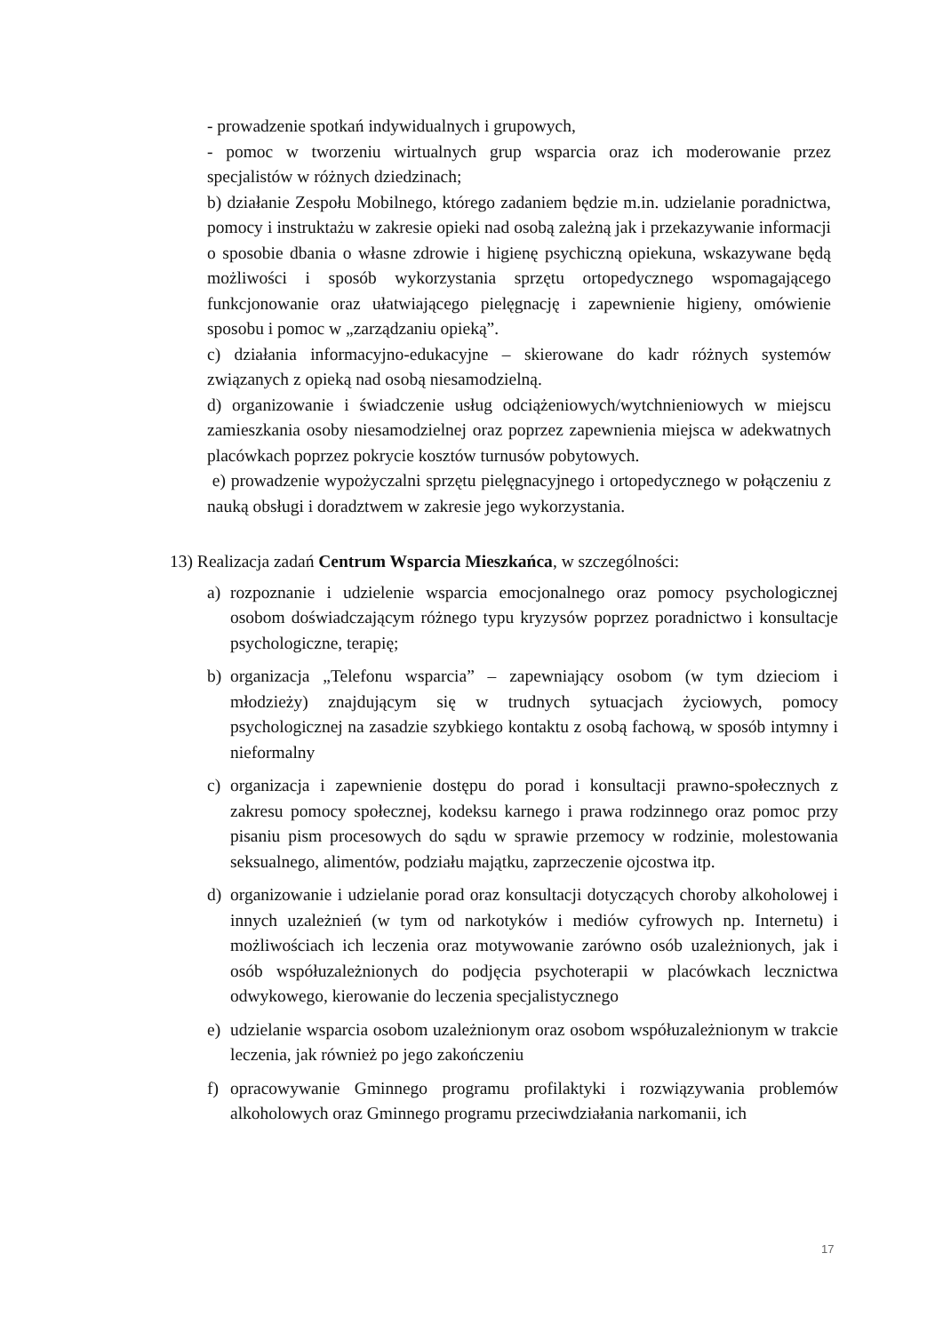- prowadzenie spotkań indywidualnych i grupowych,
- pomoc w tworzeniu wirtualnych grup wsparcia oraz ich moderowanie przez specjalistów w różnych dziedzinach;
b) działanie Zespołu Mobilnego, którego zadaniem będzie m.in. udzielanie poradnictwa, pomocy i instruktażu w zakresie opieki nad osobą zależną jak i przekazywanie informacji o sposobie dbania o własne zdrowie i higienę psychiczną opiekuna, wskazywane będą możliwości i sposób wykorzystania sprzętu ortopedycznego wspomagającego funkcjonowanie oraz ułatwiającego pielęgnację i zapewnienie higieny, omówienie sposobu i pomoc w „zarządzaniu opieką”.
c) działania informacyjno-edukacyjne – skierowane do kadr różnych systemów związanych z opieką nad osobą niesamodzielną.
d) organizowanie i świadczenie usług odciążeniowych/wytchnieniowych w miejscu zamieszkania osoby niesamodzielnej oraz poprzez zapewnienia miejsca w adekwatnych placówkach poprzez pokrycie kosztów turnusów pobytowych.
e) prowadzenie wypożyczalni sprzętu pielęgnacyjnego i ortopedycznego w połączeniu z nauką obsługi i doradztwem w zakresie jego wykorzystania.
13) Realizacja zadań Centrum Wsparcia Mieszkańca, w szczególności:
a) rozpoznanie i udzielenie wsparcia emocjonalnego oraz pomocy psychologicznej osobom doświadczającym różnego typu kryzysów poprzez poradnictwo i konsultacje psychologiczne, terapię;
b) organizacja „Telefonu wsparcia” – zapewniający osobom (w tym dzieciom i młodzieży) znajdującym się w trudnych sytuacjach życiowych, pomocy psychologicznej na zasadzie szybkiego kontaktu z osobą fachową, w sposób intymny i nieformalny
c) organizacja i zapewnienie dostępu do porad i konsultacji prawno-społecznych z zakresu pomocy społecznej, kodeksu karnego i prawa rodzinnego oraz pomoc przy pisaniu pism procesowych do sądu w sprawie przemocy w rodzinie, molestowania seksualnego, alimentów, podziału majątku, zaprzeczenie ojcostwa itp.
d) organizowanie i udzielanie porad oraz konsultacji dotyczących choroby alkoholowej i innych uzależnień (w tym od narkotyków i mediów cyfrowych np. Internetu) i możliwościach ich leczenia oraz motywowanie zarówno osób uzależnionych, jak i osób współuzależnionych do podjęcia psychoterapii w placówkach lecznictwa odwykowego, kierowanie do leczenia specjalistycznego
e) udzielanie wsparcia osobom uzależnionym oraz osobom współuzależnionym w trakcie leczenia, jak również po jego zakończeniu
f) opracowywanie Gminnego programu profilaktyki i rozwiązywania problemów alkoholowych oraz Gminnego programu przeciwdziałania narkomanii, ich
17